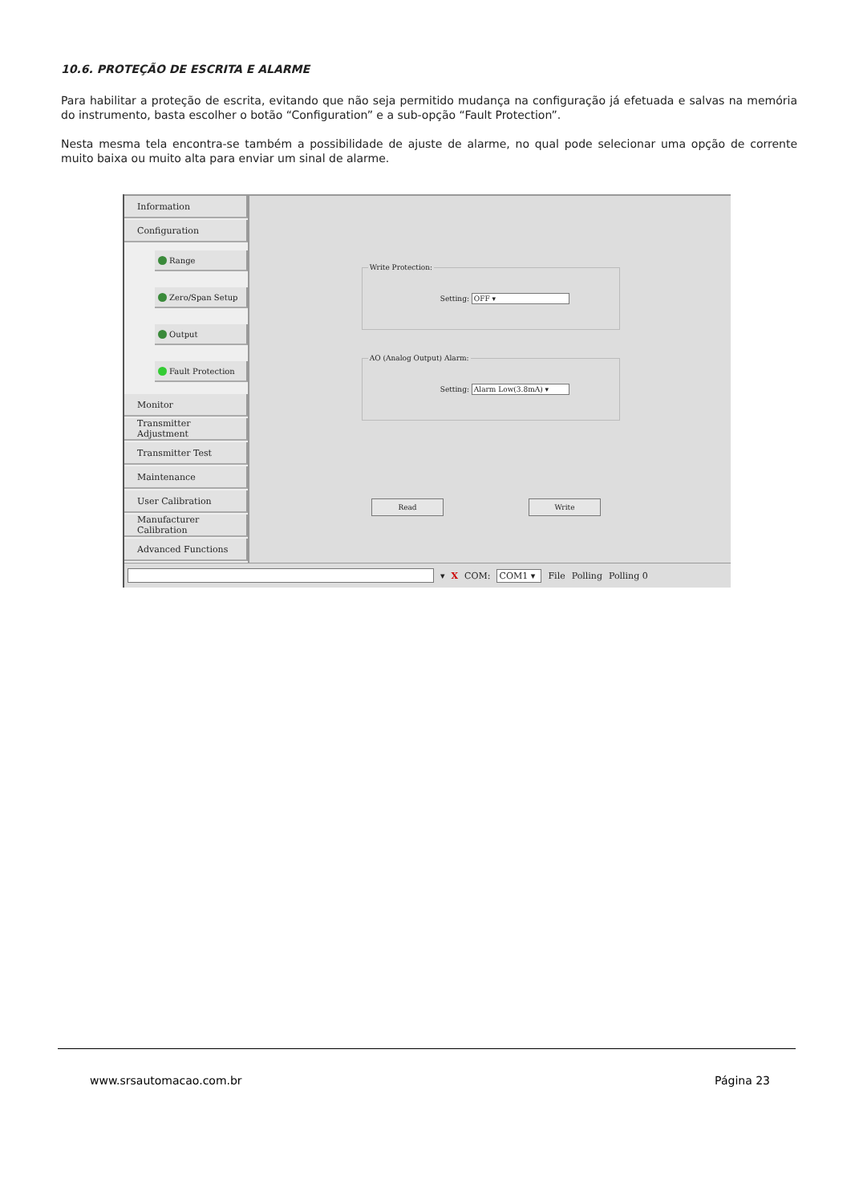10.6. PROTEÇÃO DE ESCRITA E ALARME
Para habilitar a proteção de escrita, evitando que não seja permitido mudança na configuração já efetuada e salvas na memória do instrumento, basta escolher o botão “Configuration” e a sub-opção “Fault Protection”.
Nesta mesma tela encontra-se também a possibilidade de ajuste de alarme, no qual pode selecionar uma opção de corrente muito baixa ou muito alta para enviar um sinal de alarme.
Information
Configuration
Range
Zero/Span Setup
Output
Fault Protection
Monitor
Transmitter Adjustment
Transmitter Test
Maintenance
User Calibration
Manufacturer Calibration
Advanced Functions
Write Protection:
Setting: OFF ▾
AO (Analog Output) Alarm:
Setting: Alarm Low(3.8mA) ▾
Read Write
▾ X COM: COM1 ▾ File Polling Polling 0
www.srsautomacao.com.br Página 23